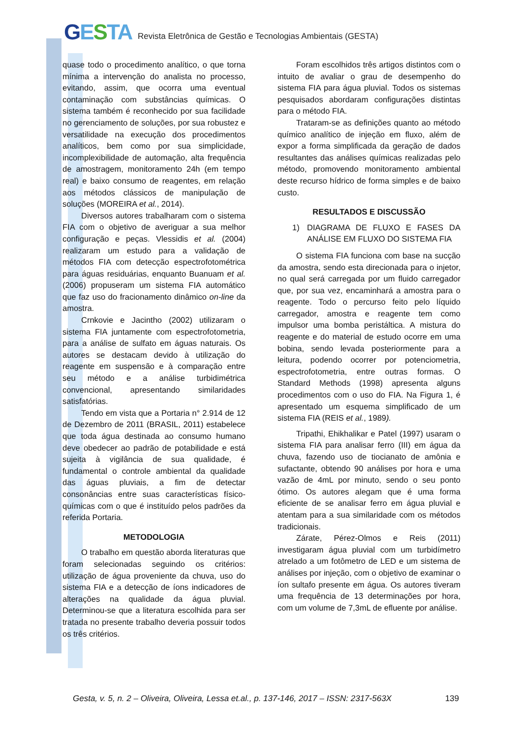GESTA
Revista Eletrônica de Gestão e Tecnologias Ambientais (GESTA)
quase todo o procedimento analítico, o que torna mínima a intervenção do analista no processo, evitando, assim, que ocorra uma eventual contaminação com substâncias químicas. O sistema também é reconhecido por sua facilidade no gerenciamento de soluções, por sua robustez e versatilidade na execução dos procedimentos analíticos, bem como por sua simplicidade, incomplexibilidade de automação, alta frequência de amostragem, monitoramento 24h (em tempo real) e baixo consumo de reagentes, em relação aos métodos clássicos de manipulação de soluções (MOREIRA et al., 2014).
Diversos autores trabalharam com o sistema FIA com o objetivo de averiguar a sua melhor configuração e peças. Vlessidis et al. (2004) realizaram um estudo para a validação de métodos FIA com detecção espectrofotométrica para águas residuárias, enquanto Buanuam et al. (2006) propuseram um sistema FIA automático que faz uso do fracionamento dinâmico on-line da amostra.
Crnkovie e Jacintho (2002) utilizaram o sistema FIA juntamente com espectrofotometria, para a análise de sulfato em águas naturais. Os autores se destacam devido à utilização do reagente em suspensão e à comparação entre seu método e a análise turbidimétrica convencional, apresentando similaridades satisfatórias.
Tendo em vista que a Portaria n° 2.914 de 12 de Dezembro de 2011 (BRASIL, 2011) estabelece que toda água destinada ao consumo humano deve obedecer ao padrão de potabilidade e está sujeita à vigilância de sua qualidade, é fundamental o controle ambiental da qualidade das águas pluviais, a fim de detectar consonâncias entre suas características físico-químicas com o que é instituído pelos padrões da referida Portaria.
METODOLOGIA
O trabalho em questão aborda literaturas que foram selecionadas seguindo os critérios: utilização de água proveniente da chuva, uso do sistema FIA e a detecção de íons indicadores de alterações na qualidade da água pluvial. Determinou-se que a literatura escolhida para ser tratada no presente trabalho deveria possuir todos os três critérios.
Foram escolhidos três artigos distintos com o intuito de avaliar o grau de desempenho do sistema FIA para água pluvial. Todos os sistemas pesquisados abordaram configurações distintas para o método FIA.
Trataram-se as definições quanto ao método químico analítico de injeção em fluxo, além de expor a forma simplificada da geração de dados resultantes das análises químicas realizadas pelo método, promovendo monitoramento ambiental deste recurso hídrico de forma simples e de baixo custo.
RESULTADOS E DISCUSSÃO
1) DIAGRAMA DE FLUXO E FASES DA ANÁLISE EM FLUXO DO SISTEMA FIA
O sistema FIA funciona com base na sucção da amostra, sendo esta direcionada para o injetor, no qual será carregada por um fluido carregador que, por sua vez, encaminhará a amostra para o reagente. Todo o percurso feito pelo líquido carregador, amostra e reagente tem como impulsor uma bomba peristáltica. A mistura do reagente e do material de estudo ocorre em uma bobina, sendo levada posteriormente para a leitura, podendo ocorrer por potenciometria, espectrofotometria, entre outras formas. O Standard Methods (1998) apresenta alguns procedimentos com o uso do FIA. Na Figura 1, é apresentado um esquema simplificado de um sistema FIA (REIS et al., 1989).
Tripathi, Ehikhalikar e Patel (1997) usaram o sistema FIA para analisar ferro (III) em água da chuva, fazendo uso de tiocianato de amônia e sufactante, obtendo 90 análises por hora e uma vazão de 4mL por minuto, sendo o seu ponto ótimo. Os autores alegam que é uma forma eficiente de se analisar ferro em água pluvial e atentam para a sua similaridade com os métodos tradicionais.
Zárate, Pérez-Olmos e Reis (2011) investigaram água pluvial com um turbidímetro atrelado a um fotômetro de LED e um sistema de análises por injeção, com o objetivo de examinar o íon sultafo presente em água. Os autores tiveram uma frequência de 13 determinações por hora, com um volume de 7,3mL de efluente por análise.
Gesta, v. 5, n. 2 – Oliveira, Oliveira, Lessa et.al., p. 137-146, 2017 – ISSN: 2317-563X 139